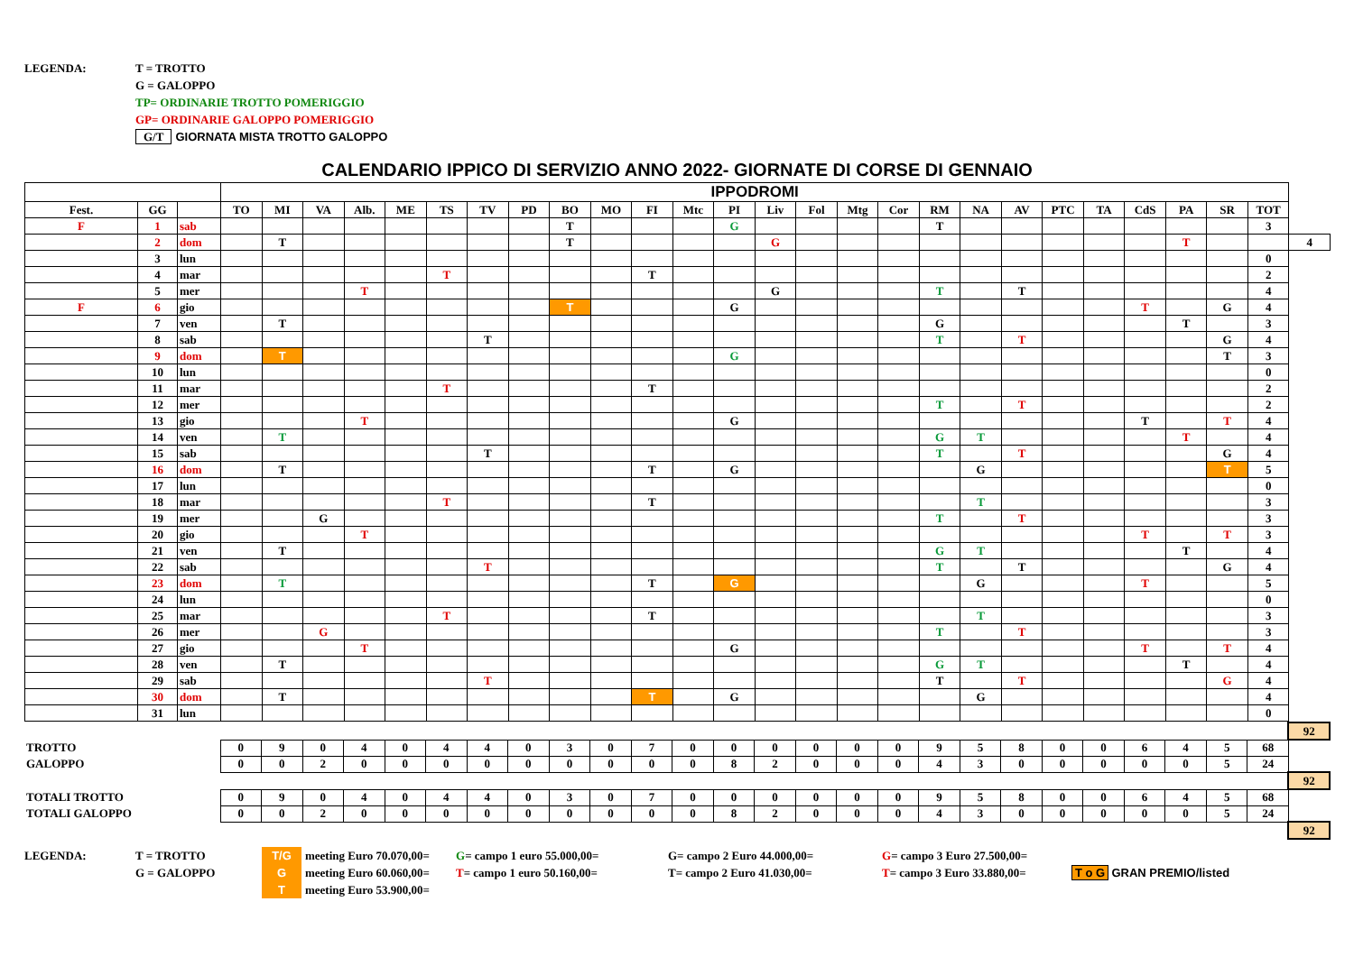LEGENDA:
T = TROTTO
G = GALOPPO
TP= ORDINARIE TROTTO POMERIGGIO
GP= ORDINARIE GALOPPO POMERIGGIO
G/T GIORNATA MISTA TROTTO GALOPPO
CALENDARIO IPPICO DI SERVIZIO ANNO 2022- GIORNATE DI CORSE DI GENNAIO
| | | | IPPODROMI | | | | | | | | | | | | | | | | | | | | | | | | | | |
| Fest. | GG | | TO | MI | VA | Alb. | ME | TS | TV | PD | BO | MO | FI | Mtc | PI | Liv | Fol | Mtg | Cor | RM | NA | AV | PTC | TA | CdS | PA | SR | TOT | |
| F | 1 | sab | | | | | | | | | T | | | | G | | | | | T | | | | | | | | 3 | |
| | 2 | dom | | T | | | | | | | T | | | | | G | | | | | | | | | | T | | | 4 |
| | 3 | lun | | | | | | | | | | | | | | | | | | | | | | | | | | 0 | |
| | 4 | mar | | | | | | T | | | | | T | | | | | | | | | | | | | | | 2 | |
| | 5 | mer | | | | T | | | | | | | | | | G | | | | T | | T | | | | | | 4 | |
| F | 6 | gio | | | | | | | | | T | | | | G | | | | | | | | | | T | | G | 4 | |
| | 7 | ven | | T | | | | | | | | | | | | | | | | G | | | | | | T | | 3 | |
| | 8 | sab | | | | | | | T | | | | | | | | | | | T | | T | | | | | G | 4 | |
| | 9 | dom | | T | | | | | | | | | | | G | | | | | | | | | | | | T | 3 | |
| | 10 | lun | | | | | | | | | | | | | | | | | | | | | | | | | | 0 | |
| | 11 | mar | | | | | | T | | | | | T | | | | | | | | | | | | | | | 2 | |
| | 12 | mer | | | | | | | | | | | | | | | | | | T | | T | | | | | | 2 | |
| | 13 | gio | | | | T | | | | | | | | | G | | | | | | | | | | T | | T | 4 | |
| | 14 | ven | | T | | | | | | | | | | | | | | | | G | T | | | | | T | | 4 | |
| | 15 | sab | | | | | | | T | | | | | | | | | | | T | | T | | | | | G | 4 | |
| | 16 | dom | | T | | | | | | | | | T | | G | | | | | | G | | | | | | T | 5 | |
| | 17 | lun | | | | | | | | | | | | | | | | | | | | | | | | | | 0 | |
| | 18 | mar | | | | | | T | | | | | T | | | | | | | | T | | | | | | | 3 | |
| | 19 | mer | | | G | | | | | | | | | | | | | | | T | | T | | | | | | 3 | |
| | 20 | gio | | | | T | | | | | | | | | | | | | | | | | | | T | | T | 3 | |
| | 21 | ven | | T | | | | | | | | | | | | | | | | G | T | | | | | T | | 4 | |
| | 22 | sab | | | | | | | T | | | | | | | | | | | T | | T | | | | | G | 4 | |
| | 23 | dom | | T | | | | | | | | | T | | G | | | | | | G | | | | T | | | 5 | |
| | 24 | lun | | | | | | | | | | | | | | | | | | | | | | | | | | 0 | |
| | 25 | mar | | | | | | T | | | | | T | | | | | | | | T | | | | | | | 3 | |
| | 26 | mer | | | G | | | | | | | | | | | | | | | T | | T | | | | | | 3 | |
| | 27 | gio | | | | T | | | | | | | | | G | | | | | | | | | | T | | T | 4 | |
| | 28 | ven | | T | | | | | | | | | | | | | | | | G | T | | | | | T | | 4 | |
| | 29 | sab | | | | | | | T | | | | | | | | | | | T | | T | | | | | G | 4 | |
| | 30 | dom | | T | | | | | | | | | T | | G | | | | | | G | | | | | | | 4 | |
| | 31 | lun | | | | | | | | | | | | | | | | | | | | | | | | | | 0 | |
| | | | | | | | | | | | | | | | | | | | | | | | | | | | | 92 |
| TROTTO | | 0 | 9 | 0 | 4 | 0 | 4 | 4 | 0 | 3 | 0 | 7 | 0 | 0 | 0 | 0 | 0 | 0 | 9 | 5 | 8 | 0 | 0 | 6 | 4 | 5 | 68 | |
| GALOPPO | | 0 | 0 | 2 | 0 | 0 | 0 | 0 | 0 | 0 | 0 | 0 | 0 | 8 | 2 | 0 | 0 | 0 | 4 | 3 | 0 | 0 | 0 | 0 | 0 | 5 | 24 | |
| | | | | | | | | | | | | | | | | | | | | | | | | | | | | 92 |
| TOTALI TROTTO | | 0 | 9 | 0 | 4 | 0 | 4 | 4 | 0 | 3 | 0 | 7 | 0 | 0 | 0 | 0 | 0 | 0 | 9 | 5 | 8 | 0 | 0 | 6 | 4 | 5 | 68 | |
| TOTALI GALOPPO | | 0 | 0 | 2 | 0 | 0 | 0 | 0 | 0 | 0 | 0 | 0 | 0 | 8 | 2 | 0 | 0 | 0 | 4 | 3 | 0 | 0 | 0 | 0 | 0 | 5 | 24 | |
| | | | | | | | | | | | | | | | | | | | | | | | | | | | | 92 |
LEGENDA:
T = TROTTO
G = GALOPPO
T/G meeting Euro 70.070,00=
Gmeeting Euro 60.060,00=
Tmeeting Euro 53.900,00=
G= campo 1 euro 55.000,00=
T= campo 1 euro 50.160,00=
G= campo 2 Euro 44.000,00=
T= campo 2 Euro 41.030,00=
G= campo 3 Euro 27.500,00=
T= campo 3 Euro 33.880,00=
T o G GRAN PREMIO/listed